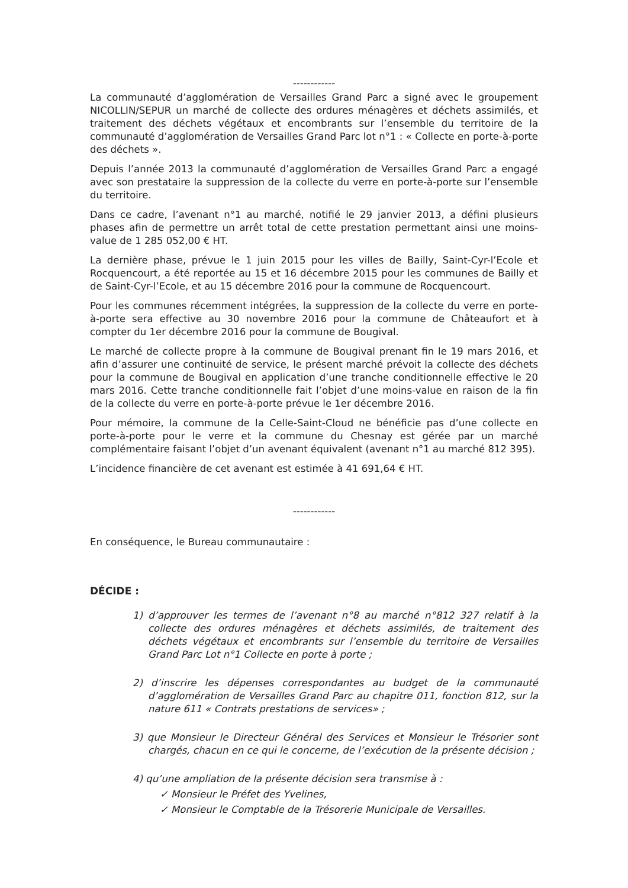------------
La communauté d’agglomération de Versailles Grand Parc a signé avec le groupement NICOLLIN/SEPUR un marché de collecte des ordures ménagères et déchets assimilés, et traitement des déchets végétaux et encombrants sur l’ensemble du territoire de la communauté d’agglomération de Versailles Grand Parc lot n°1 : « Collecte en porte-à-porte des déchets ».
Depuis l’année 2013 la communauté d’agglomération de Versailles Grand Parc a engagé avec son prestataire la suppression de la collecte du verre en porte-à-porte sur l’ensemble du territoire.
Dans ce cadre, l’avenant n°1 au marché, notifié le 29 janvier 2013, a défini plusieurs phases afin de permettre un arrêt total de cette prestation permettant ainsi une moins-value de 1 285 052,00 € HT.
La dernière phase, prévue le 1 juin 2015 pour les villes de Bailly, Saint-Cyr-l’Ecole et Rocquencourt, a été reportée au 15 et 16 décembre 2015 pour les communes de Bailly et de Saint-Cyr-l’Ecole, et au 15 décembre 2016 pour la commune de Rocquencourt.
Pour les communes récemment intégrées, la suppression de la collecte du verre en porte-à-porte sera effective au 30 novembre 2016 pour la commune de Châteaufort et à compter du 1er décembre 2016 pour la commune de Bougival.
Le marché de collecte propre à la commune de Bougival prenant fin le 19 mars 2016, et afin d’assurer une continuité de service, le présent marché prévoit la collecte des déchets pour la commune de Bougival en application d’une tranche conditionnelle effective le 20 mars 2016. Cette tranche conditionnelle fait l’objet d’une moins-value en raison de la fin de la collecte du verre en porte-à-porte prévue le 1er décembre 2016.
Pour mémoire, la commune de la Celle-Saint-Cloud ne bénéficie pas d’une collecte en porte-à-porte pour le verre et la commune du Chesnay est gérée par un marché complémentaire faisant l’objet d’un avenant équivalent (avenant n°1 au marché 812 395).
L’incidence financière de cet avenant est estimée à 41 691,64 € HT.
------------
En conséquence, le Bureau communautaire :
DÉCIDE :
1) d’approuver les termes de l’avenant n°8 au marché n°812 327 relatif à la collecte des ordures ménagères et déchets assimilés, de traitement des déchets végétaux et encombrants sur l’ensemble du territoire de Versailles Grand Parc Lot n°1 Collecte en porte à porte ;
2) d’inscrire les dépenses correspondantes au budget de la communauté d’agglomération de Versailles Grand Parc au chapitre 011, fonction 812, sur la nature 611 « Contrats prestations de services» ;
3) que Monsieur le Directeur Général des Services et Monsieur le Trésorier sont chargés, chacun en ce qui le concerne, de l’exécution de la présente décision ;
4) qu’une ampliation de la présente décision sera transmise à :
✓ Monsieur le Préfet des Yvelines,
✓ Monsieur le Comptable de la Trésorerie Municipale de Versailles.